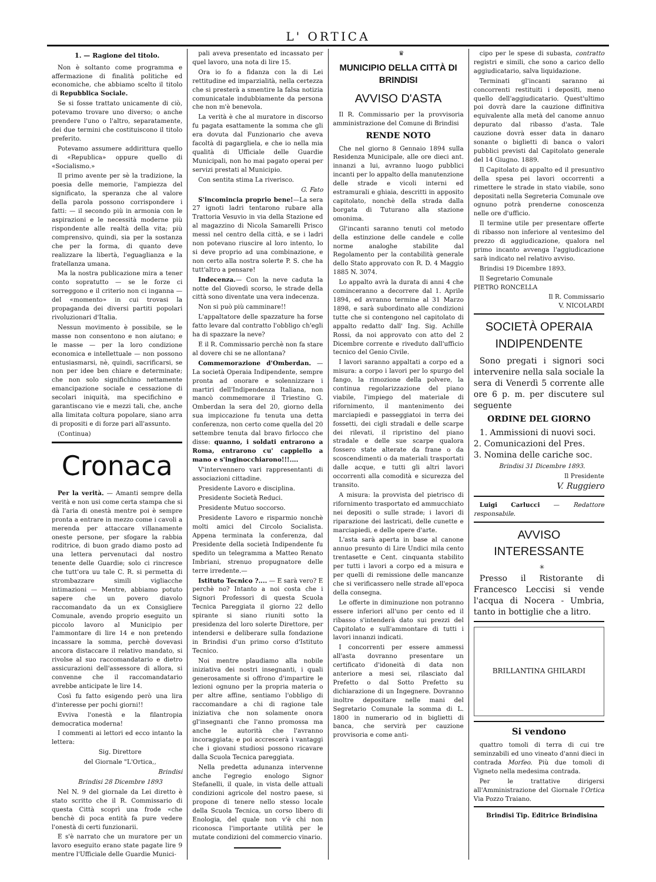L' ORTICA
1. — Ragione del titolo.
Non è soltanto come programma e affermazione di finalità politiche ed economiche, che abbiamo scelto il titolo di Repubblica Sociale.
Se si fosse trattato unicamente di ciò, potevamo trovare uno diverso; o anche prendere l'uno o l'altro, separatamente, dei due termini che costituiscono il titolo preferito.
Potevamo assumere addirittura quello di «Republica» oppure quello di «Socialismo.»
Il primo avente per sè la tradizione, la poesia delle memorie, l'ampiezza del significato, la speranza che al valore della parola possono corrispondere i fatti: — il secondo più in armonia con le aspirazioni e le necessità moderne più rispondente alle realtà della vita; più comprensivo, quindi, sia per la sostanza che per la forma, di quanto deve realizzare la libertà, l'eguaglianza e la fratellanza umana.
Ma la nostra publicazione mira a tener conto sopratutto — se le forze ci sorreggono e il criterio non ci inganna — del «momento» in cui trovasi la propaganda dei diversi partiti popolari rivoluzionari d'Italia.
Nessun movimento è possibile, se le masse non consentono e non aiutano; e le masse — per la loro condizione economica e intellettuale — non possono entusiasmarsi, nè, quindi, sacrificarsi, se non per idee ben chiare e determinate; che non solo significhino nettamente emancipazione sociale e cessazione di secolari iniquità, ma specifichino e garantiscano vie e mezzi tali, che, anche alla limitata coltura popolare, siano arra di propositi e di forze pari all'assunto.
(Continua)
Cronaca
Per la verità. — Amanti sempre della verità e non usi come certa stampa che si dà l'aria di onestà mentre poi è sempre pronta a entrare in mezzo come i cavoli a merenda per attaccare villanamente oneste persone, per sfogare la rabbia roditrice, di buon grado diamo posto ad una lettera pervenutaci dal nostro tenente delle Guardie; solo ci rincresce che tutt'ora uu tale C. R. si permetta di strombazzare simili vigliacche intimazioni — Mentre, abbiamo potuto sapere che un povero diavolo raccomandato da un ex Consigliere Comunale, avendo proprio eseguito un piccolo lavoro al Municipio per l'ammontare di lire 14 e non pretendo incassare la somma, perchè dovevasi ancora distaccare il relativo mandato, si rivolse al suo raccomandatario e dietro assicurazioni dell'assessore di allora, si convenne che il raccomandatario avrebbe anticipate le lire 14.
Così fu fatto esigendo però una lira d'interesse per pochi giorni!!
Evviva l'onestà e la filantropia democratica moderna!
I commenti ai lettori ed ecco intanto la lettera:
Sig. Direttore
del Giornale "L'Ortica,,
Brindisi
Brindisi 28 Dicembre 1893
Nel N. 9 del giornale da Lei diretto è stato scritto che il R. Commissario di questa Città scoprì una frode «che benchè di poca entità fa pure vedere l'onestà di certi funzionarii.
E s'è narrato che un muratore per un lavoro eseguito erano state pagate lire 9 mentre l'Ufficiale delle Guardie Munici-
pali aveva presentato ed incassato per quel lavoro, una nota di lire 15.
Ora io fo a fidanza con la di Lei rettitudine ed imparzialità, nella certezza che si presterà a smentire la falsa notizia comunicatale indubbiamente da persona che non m'è benevola.
La verità è che al muratore in discorso fu pagata esattamente la somma che gli era dovuta dal Funzionario che aveva facoltà di pagargliela, e che io nella mia qualità di Ufficiale delle Guardie Municipali, non ho mai pagato operai per servizi prestati al Municipio.
Con sentita stima La riverisco.
G. Fato
S'incomincia proprio bene!—La sera 27 ignoti ladri tentarono rubare alla Trattoria Vesuvio in via della Stazione ed al magazzino di Nicola Samarelli Prisco messi nel centro della città, e se i ladri non potevano riuscire al loro intento, lo si deve proprio ad una combinazione, e non certo alla nostra solerte P. S. che ha tutt'altro a pensare!
Indecenza.— Con la neve caduta la notte del Giovedì scorso, le strade della città sono diventate una vera indecenza.
Non si può più camminare!!
L'appaltatore delle spazzature ha forse fatto levare dal contratto l'obbligo ch'egli ha di spazzare la neve?
E il R. Commissario perchè non fa stare al dovere chi se ne allontana?
Commemorazione d'Omberdan. — La società Operaia Indipendente, sempre pronta ad onorare e solennizzare i martiri dell'Indipendenza Italiana, non mancò commemorare il Triestino G. Omberdan la sera del 20, giorno della sua impiccazione fu tenuta una detta conferenza, non certo come quella del 20 settembre tenuta dal bravo firlocco che disse: quanno, i soldati entrarono a Roma, entrarono cu' cappiello a mano e s'inginocchiarono!!!....
V'intervennero vari rappresentanti di associazioni cittadine.
Presidente Lavoro e disciplina.
Presidente Società Reduci.
Presidente Mutuo soccorso.
Presidente Lavoro e risparmio nonchè molti amici del Circolo Socialista. Appena terminata la conferenza, dal Presidente della società Indipendente fu spedito un telegramma a Matteo Renato Imbriani, strenuo propugnatore delle terre irredente.—
Istituto Tecnico ?.... — E sarà vero? E perchè no? Intanto a noi costa che i Signori Professori di questa Scuola Tecnica Pareggiata il giorno 22 dello spirante si siano riuniti sotto la presidenza del loro solerte Direttore, per intendersi e deliberare sulla fondazione in Brindisi d'un primo corso d'Istituto Tecnico.
Noi mentre plaudiamo alla nobile iniziativa dei nostri insegnanti, i quali generosamente si offrono d'impartire le lezioni ognuno per la propria materia o per altre affine, sentiamo l'obbligo di raccomandare a chi di ragione tale iniziativa che non solamente onora gl'insegnanti che l'anno promossa ma anche le autorità che l'avranno incoraggiata; e poi accrescerà i vantaggi che i giovani studiosi possono ricavare dalla Scuola Tecnica pareggiata.
Nella predetta adunanza intervenne anche l'egregio enologo Signor Stefanelli, il quale, in vista delle attuali condizioni agricole del nostro paese, si propone di tenere nello stesso locale della Scuola Tecnica, un corso libero di Enologia, del quale non v'è chi non riconosca l'importante utilità per le mutate condizioni del commercio vinario.
♛
MUNICIPIO DELLA CITTÀ DI BRINDISI
AVVISO D'ASTA
Il R. Commissario per la provvisoria amministrazione del Comune di Brindisi
RENDE NOTO
Che nel giorno 8 Gennaio 1894 sulla Residenza Municipale, alle ore dieci ant. innanzi a lui, avranno luogo pubblici incanti per lo appalto della manutenzione delle strade e vicoli interni ed estramurali e ghiaia, descritti in apposito capitolato, nonchè della strada dalla borgata di Tuturano alla stazione omonima.
Gl'incanti saranno tenuti col metodo della estinzione delle candele e colle norme analoghe stabilite dal Regolamento per la contabilità generale dello Stato approvato con R. D. 4 Maggio 1885 N. 3074.
Lo appalto avrà la durata di anni 4 che cominceranno a decorrere dal 1. Aprile 1894, ed avranno termine al 31 Marzo 1898, e sarà subordinato alle condizioni tutte che si contengono nel capitolato di appalto redatto dall' Ing. Sig. Achille Rossi, da noi approvato con atto del 2 Dicembre corrente e riveduto dall'ufficio tecnico del Genio Civile.
I lavori saranno appaltati a corpo ed a misura: a corpo i lavori per lo spurgo del fango, la rimozione della polvere, la continua regolarizzazione del piano viabile, l'impiego del materiale di rifornimento, il mantenimento dei marciapiedi e passeggiatoi in terra dei fossetti, dei cigli stradali e delle scarpe dei rilevati, il ripristino del piano stradale e delle sue scarpe qualora fossero state alterate da frane o da scoscendimenti o da materiali trasportati dalle acque, e tutti gli altri lavori occorrenti alla comodità e sicurezza del transito.
A misura: la provvista del pietrisco di rifornimento trasportato ed ammucchiato nei depositi o sulle strade; i lavori di riparazione dei lastricati, delle cunette e marciapiedi, e delle opere d'arte.
L'asta sarà aperta in base al canone annuo presunto di Lire Undici mila cento trentasette e Cent. cinquanta stabilito per tutti i lavori a corpo ed a misura e per quelli di remissione delle mancanze che si verificassero nelle strade all'epoca della consegna.
Le offerte in diminuzione non potranno essere inferiori all'uno per cento ed il ribasso s'intenderà dato sui prezzi del Capitolato e sull'ammontare di tutti i lavori innanzi indicati.
I concorrenti per essere ammessi all'asta dovranno presentare un certificato d'idoneità di data non anteriore a mesi sei, rilasciato dal Prefetto o dal Sotto Prefetto su dichiarazione di un Ingegnere. Dovranno inoltre depositare nelle mani del Segretario Comunale la somma di L. 1800 in numerario od in biglietti di banca, che servirà per cauzione provvisoria e come anti-
cipo per le spese di subasta, contratto registri e simili, che sono a carico dello aggiudicatario, salva liquidazione.
Terminati gl'incanti saranno ai concorrenti restituiti i depositi, meno quello dell'aggiudicatario. Quest'ultimo poi dovrà dare la cauzione diffinitiva equivalente alla metà del canome annuo depurato dal ribasso d'asta. Tale cauzione dovrà esser data in danaro sonante o biglietti di banca o valori pubblici previsti dal Capitolato generale del 14 Giugno. 1889.
Il Capitolato di appalto ed il presuntivo della spesa pei lavori occorrenti a rimettere le strade in stato viabile, sono depositati nella Segreteria Comunale ove ognuno potrà prenderne conoscenza nelle ore d'ufficio.
Il termine utile per presentare offerte di ribasso non inferiore al ventesimo del prezzo di aggiudicazione, qualora nel primo incanto avvenga l'aggiudicazione sarà indicato nel relativo avviso.
Brindisi 19 Dicembre 1893.
Il Segretario Comunale
PIETRO RONCELLA
Il R. Commissario
V. NICOLARDI
SOCIETÀ OPERAIA INDIPENDENTE
Sono pregati i signori soci intervenire nella sala sociale la sera di Venerdì 5 corrente alle ore 6 p. m. per discutere sul seguente
ORDINE DEL GIORNO
1. Ammissioni di nuovi soci.
2. Comunicazioni del Pres.
3. Nomina delle cariche soc.
Brindisi 31 Dicembre 1893.
Il Presidente
V. Ruggiero
Luigi Carlucci — Redattore responsabile.
AVVISO INTERESSANTE
✳
Presso il Ristorante di Francesco Leccisi si vende l'acqua di Nocera - Umbria, tanto in bottiglie che a litro.
BRILLANTINA GHILARDI
Si vendono
quattro tomoli di terra di cui tre seminzabili ed uno vineato d'anni dieci in contrada Morfeo. Più due tomoli di Vigneto nella medesima contrada.
Per le trattative dirigersi all'Amministrazione del Giornale l'Ortica Via Pozzo Traiano.
Brindisi Tip. Editrice Brindisina